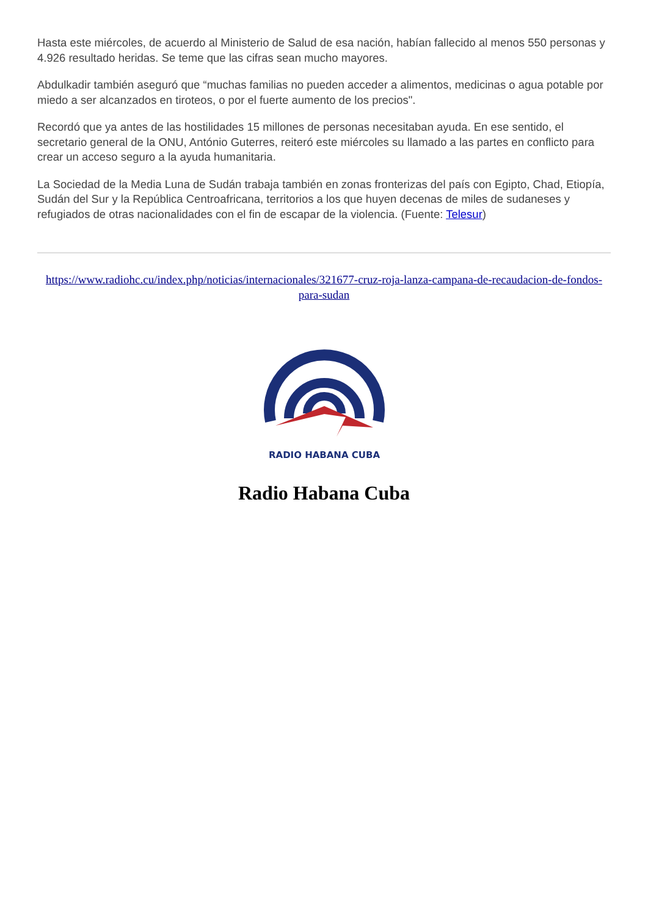Hasta este miércoles, de acuerdo al Ministerio de Salud de esa nación, habían fallecido al menos 550 personas y 4.926 resultado heridas. Se teme que las cifras sean mucho mayores.
Abdulkadir también aseguró que “muchas familias no pueden acceder a alimentos, medicinas o agua potable por miedo a ser alcanzados en tiroteos, o por el fuerte aumento de los precios".
Recordó que ya antes de las hostilidades 15 millones de personas necesitaban ayuda. En ese sentido, el secretario general de la ONU, António Guterres, reiteró este miércoles su llamado a las partes en conflicto para crear un acceso seguro a la ayuda humanitaria.
La Sociedad de la Media Luna de Sudán trabaja también en zonas fronterizas del país con Egipto, Chad, Etiopía, Sudán del Sur y la República Centroafricana, territorios a los que huyen decenas de miles de sudaneses y refugiados de otras nacionalidades con el fin de escapar de la violencia. (Fuente: Telesur)
https://www.radiohc.cu/index.php/noticias/internacionales/321677-cruz-roja-lanza-campana-de-recaudacion-de-fondos-para-sudan
RADIO HABANA CUBA
Radio Habana Cuba